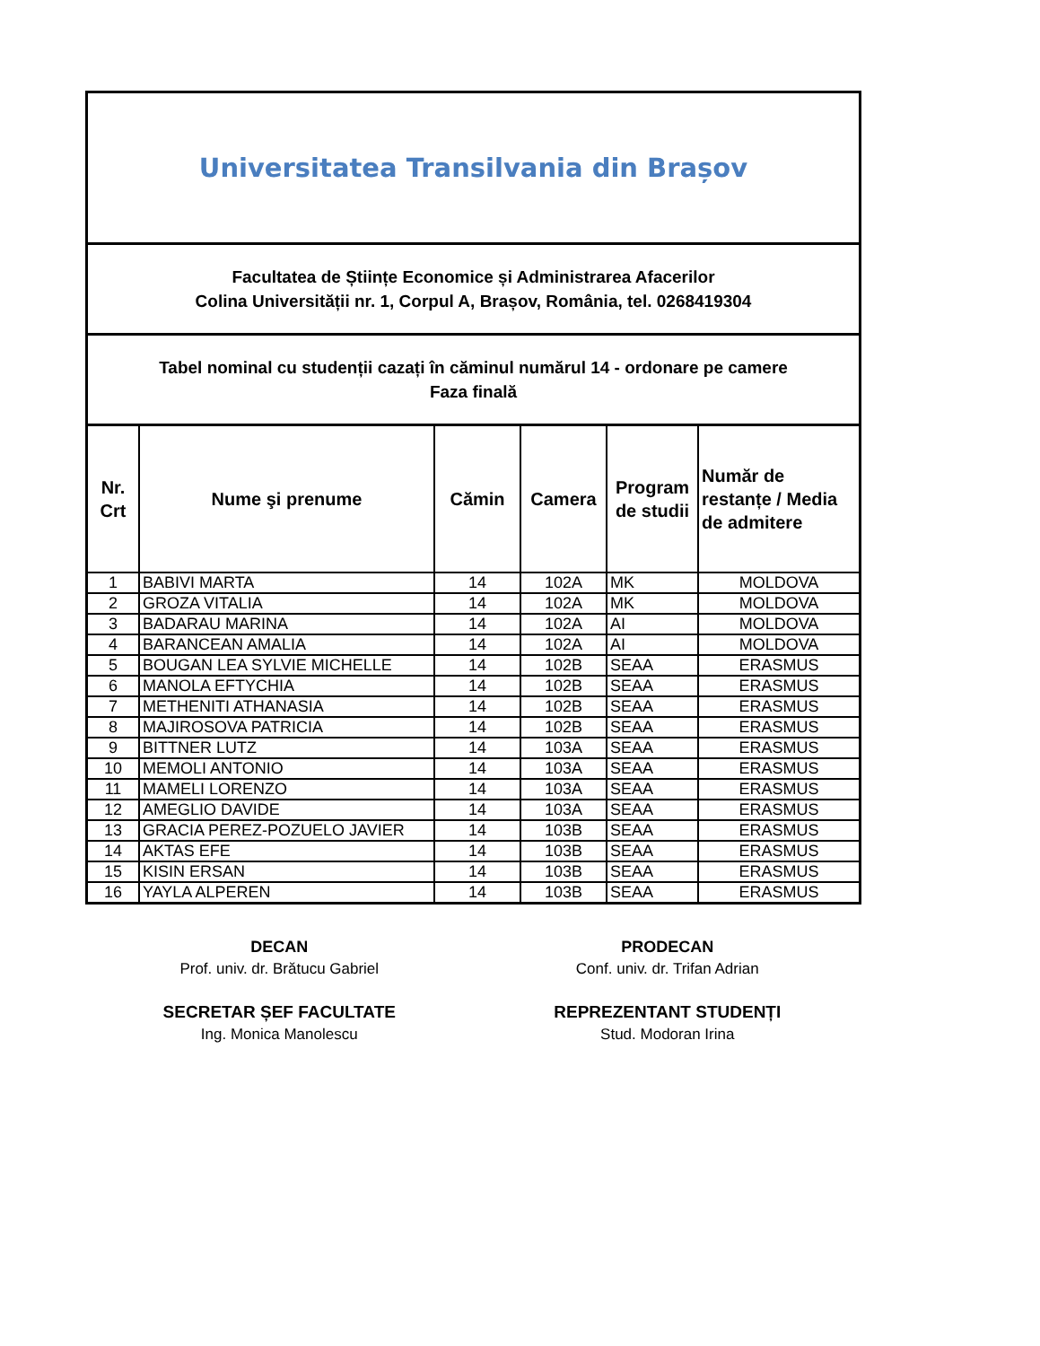Universitatea Transilvania din Brașov
Facultatea de Științe Economice și Administrarea Afacerilor
Colina Universității nr. 1, Corpul A, Brașov, România, tel. 0268419304
Tabel nominal cu studenții cazați în căminul numărul 14 - ordonare pe camere
Faza finală
| Nr. Crt | Nume şi prenume | Cămin | Camera | Program de studii | Număr de restanțe / Media de admitere |
| --- | --- | --- | --- | --- | --- |
| 1 | BABIVI MARTA | 14 | 102A | MK | MOLDOVA |
| 2 | GROZA VITALIA | 14 | 102A | MK | MOLDOVA |
| 3 | BADARAU MARINA | 14 | 102A | AI | MOLDOVA |
| 4 | BARANCEAN AMALIA | 14 | 102A | AI | MOLDOVA |
| 5 | BOUGAN LEA SYLVIE MICHELLE | 14 | 102B | SEAA | ERASMUS |
| 6 | MANOLA EFTYCHIA | 14 | 102B | SEAA | ERASMUS |
| 7 | METHENITI ATHANASIA | 14 | 102B | SEAA | ERASMUS |
| 8 | MAJIROSOVA PATRICIA | 14 | 102B | SEAA | ERASMUS |
| 9 | BITTNER LUTZ | 14 | 103A | SEAA | ERASMUS |
| 10 | MEMOLI ANTONIO | 14 | 103A | SEAA | ERASMUS |
| 11 | MAMELI LORENZO | 14 | 103A | SEAA | ERASMUS |
| 12 | AMEGLIO DAVIDE | 14 | 103A | SEAA | ERASMUS |
| 13 | GRACIA PEREZ-POZUELO JAVIER | 14 | 103B | SEAA | ERASMUS |
| 14 | AKTAS EFE | 14 | 103B | SEAA | ERASMUS |
| 15 | KISIN ERSAN | 14 | 103B | SEAA | ERASMUS |
| 16 | YAYLA ALPEREN | 14 | 103B | SEAA | ERASMUS |
DECAN
Prof. univ. dr. Brătucu Gabriel
SECRETAR ȘEF FACULTATE
Ing. Monica Manolescu
PRODECAN
Conf. univ. dr. Trifan Adrian
REPREZENTANT STUDENȚI
Stud. Modoran Irina